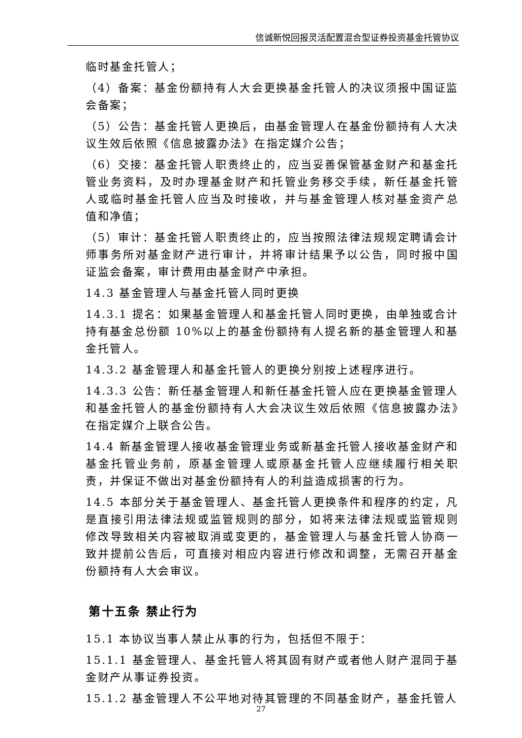信诚新悦回报灵活配置混合型证券投资基金托管协议
临时基金托管人；
（4）备案：基金份额持有人大会更换基金托管人的决议须报中国证监会备案；
（5）公告：基金托管人更换后，由基金管理人在基金份额持有人大决议生效后依照《信息披露办法》在指定媒介公告；
（6）交接：基金托管人职责终止的，应当妥善保管基金财产和基金托管业务资料，及时办理基金财产和托管业务移交手续，新任基金托管人或临时基金托管人应当及时接收，并与基金管理人核对基金资产总值和净值；
（5）审计：基金托管人职责终止的，应当按照法律法规规定聘请会计师事务所对基金财产进行审计，并将审计结果予以公告，同时报中国证监会备案，审计费用由基金财产中承担。
14.3 基金管理人与基金托管人同时更换
14.3.1 提名：如果基金管理人和基金托管人同时更换，由单独或合计持有基金总份额 10%以上的基金份额持有人提名新的基金管理人和基金托管人。
14.3.2 基金管理人和基金托管人的更换分别按上述程序进行。
14.3.3 公告：新任基金管理人和新任基金托管人应在更换基金管理人和基金托管人的基金份额持有人大会决议生效后依照《信息披露办法》在指定媒介上联合公告。
14.4 新基金管理人接收基金管理业务或新基金托管人接收基金财产和基金托管业务前，原基金管理人或原基金托管人应继续履行相关职责，并保证不做出对基金份额持有人的利益造成损害的行为。
14.5 本部分关于基金管理人、基金托管人更换条件和程序的约定，凡是直接引用法律法规或监管规则的部分，如将来法律法规或监管规则修改导致相关内容被取消或变更的，基金管理人与基金托管人协商一致并提前公告后，可直接对相应内容进行修改和调整，无需召开基金份额持有人大会审议。
第十五条 禁止行为
15.1 本协议当事人禁止从事的行为，包括但不限于：
15.1.1 基金管理人、基金托管人将其固有财产或者他人财产混同于基金财产从事证券投资。
15.1.2 基金管理人不公平地对待其管理的不同基金财产，基金托管人
27